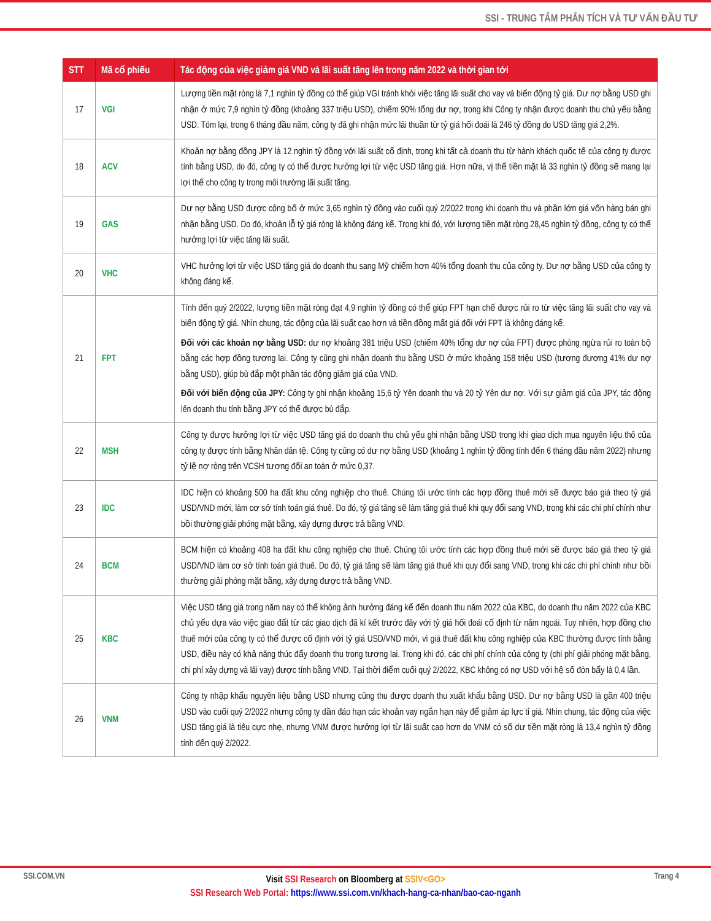SSI - TRUNG TÂM PHÂN TÍCH VÀ TƯ VẤN ĐẦU TƯ
| STT | Mã cổ phiếu | Tác động của việc giảm giá VND và lãi suất tăng lên trong năm 2022 và thời gian tới |
| --- | --- | --- |
| 17 | VGI | Lượng tiền mặt ròng là 7,1 nghìn tỷ đồng có thể giúp VGI tránh khỏi việc tăng lãi suất cho vay và biến động tỷ giá. Dư nợ bằng USD ghi nhận ở mức 7,9 nghìn tỷ đồng (khoảng 337 triệu USD), chiếm 90% tổng dư nợ, trong khi Công ty nhận được doanh thu chủ yếu bằng USD. Tóm lại, trong 6 tháng đầu năm, công ty đã ghi nhận mức lãi thuần từ tỷ giá hối đoái là 246 tỷ đồng do USD tăng giá 2,2%. |
| 18 | ACV | Khoản nợ bằng đồng JPY là 12 nghìn tỷ đồng với lãi suất cố định, trong khi tất cả doanh thu từ hành khách quốc tế của công ty được tính bằng USD, do đó, công ty có thể được hưởng lợi từ việc USD tăng giá. Hơn nữa, vị thế tiền mặt là 33 nghìn tỷ đồng sẽ mang lại lợi thế cho công ty trong môi trường lãi suất tăng. |
| 19 | GAS | Dư nợ bằng USD được công bố ở mức 3,65 nghìn tỷ đồng vào cuối quý 2/2022 trong khi doanh thu và phần lớn giá vốn hàng bán ghi nhận bằng USD. Do đó, khoản lỗ tỷ giá ròng là không đáng kể. Trong khi đó, với lượng tiền mặt ròng 28,45 nghìn tỷ đồng, công ty có thể hưởng lợi từ việc tăng lãi suất. |
| 20 | VHC | VHC hưởng lợi từ việc USD tăng giá do doanh thu sang Mỹ chiếm hơn 40% tổng doanh thu của công ty. Dư nợ bằng USD của công ty không đáng kể. |
| 21 | FPT | Tính đến quý 2/2022, lượng tiền mặt ròng đạt 4,9 nghìn tỷ đồng có thể giúp FPT hạn chế được rủi ro từ việc tăng lãi suất cho vay và biến động tỷ giá. Nhìn chung, tác động của lãi suất cao hơn và tiền đồng mất giá đối với FPT là không đáng kể. Đối với các khoản nợ bằng USD: dư nợ khoảng 381 triệu USD (chiếm 40% tổng dư nợ của FPT) được phòng ngừa rủi ro toàn bộ bằng các hợp đồng tương lai. Công ty cũng ghi nhận doanh thu bằng USD ở mức khoảng 158 triệu USD (tương đương 41% dư nợ bằng USD), giúp bù đắp một phần tác động giảm giá của VND. Đối với biến động của JPY: Công ty ghi nhận khoảng 15,6 tỷ Yên doanh thu và 20 tỷ Yên dư nợ. Với sự giảm giá của JPY, tác động lên doanh thu tính bằng JPY có thể được bù đắp. |
| 22 | MSH | Công ty được hưởng lợi từ việc USD tăng giá do doanh thu chủ yếu ghi nhận bằng USD trong khi giao dịch mua nguyên liệu thô của công ty được tính bằng Nhân dân tệ. Công ty cũng có dư nợ bằng USD (khoảng 1 nghìn tỷ đồng tính đến 6 tháng đầu năm 2022) nhưng tỷ lệ nợ ròng trên VCSH tương đối an toàn ở mức 0,37. |
| 23 | IDC | IDC hiện có khoảng 500 ha đất khu công nghiệp cho thuê. Chúng tôi ước tính các hợp đồng thuê mới sẽ được báo giá theo tỷ giá USD/VND mới, làm cơ sở tính toán giá thuê. Do đó, tỷ giá tăng sẽ làm tăng giá thuê khi quy đổi sang VND, trong khi các chi phí chính như bồi thường giải phóng mặt bằng, xây dựng được trả bằng VND. |
| 24 | BCM | BCM hiện có khoảng 408 ha đất khu công nghiệp cho thuê. Chúng tôi ước tính các hợp đồng thuê mới sẽ được báo giá theo tỷ giá USD/VND làm cơ sở tính toán giá thuê. Do đó, tỷ giá tăng sẽ làm tăng giá thuê khi quy đổi sang VND, trong khi các chi phí chính như bồi thường giải phóng mặt bằng, xây dựng được trả bằng VND. |
| 25 | KBC | Việc USD tăng giá trong năm nay có thể không ảnh hưởng đáng kể đến doanh thu năm 2022 của KBC, do doanh thu năm 2022 của KBC chủ yếu dựa vào việc giao đất từ các giao dịch đã kí kết trước đây với tỷ giá hối đoái cố định từ năm ngoái. Tuy nhiên, hợp đồng cho thuê mới của công ty có thể được cố định với tỷ giá USD/VND mới, vì giá thuê đất khu công nghiệp của KBC thường được tính bằng USD, điều này có khả năng thúc đẩy doanh thu trong tương lai. Trong khi đó, các chi phí chính của công ty (chi phí giải phóng mặt bằng, chi phí xây dựng và lãi vay) được tính bằng VND. Tại thời điểm cuối quý 2/2022, KBC không có nợ USD với hệ số đòn bẩy là 0,4 lần. |
| 26 | VNM | Công ty nhập khẩu nguyên liệu bằng USD nhưng cũng thu được doanh thu xuất khẩu bằng USD. Dư nợ bằng USD là gần 400 triệu USD vào cuối quý 2/2022 nhưng công ty dần đáo hạn các khoản vay ngắn hạn này để giảm áp lực tỉ giá. Nhìn chung, tác động của việc USD tăng giá là tiêu cực nhẹ, nhưng VNM được hưởng lợi từ lãi suất cao hơn do VNM có số dư tiền mặt ròng là 13,4 nghìn tỷ đồng tính đến quý 2/2022. |
SSI.COM.VN Trang 4
Visit SSI Research on Bloomberg at SSIV<GO>
SSI Research Web Portal: https://www.ssi.com.vn/khach-hang-ca-nhan/bao-cao-nganh